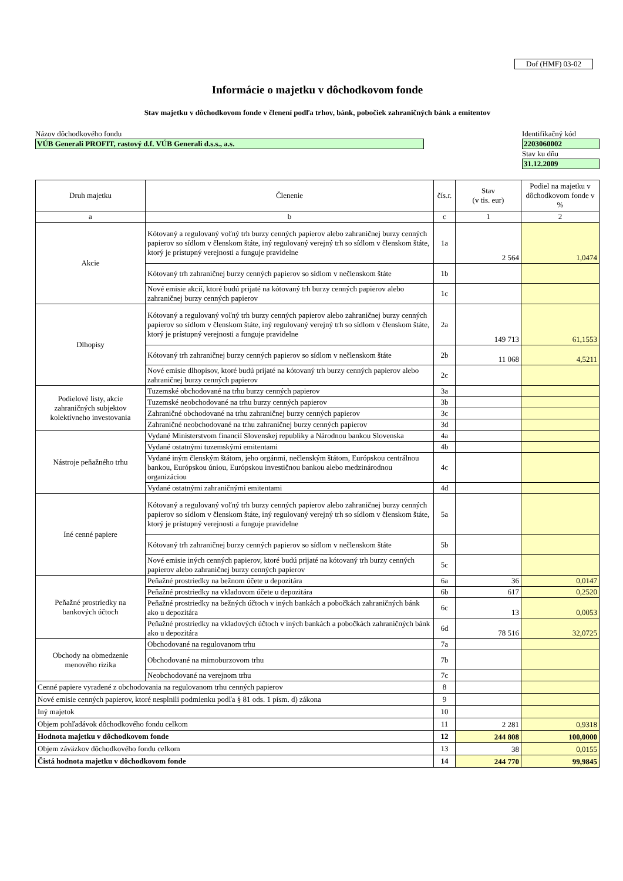Dof (HMF) 03-02
Informácie o majetku v dôchodkovom fonde
Stav majetku v dôchodkovom fonde v členení podľa trhov, bánk, pobočiek zahraničných bánk a emitentov
Názov dôchodkového fondu
VÚB Generali PROFIT, rastový d.f. VÚB Generali d.s.s., a.s.
Identifikačný kód
2203060002
Stav ku dňu
31.12.2009
| Druh majetku | Členenie | čís.r. | Stav (v tis. eur) | Podiel na majetku v dôchodkovom fonde v % |
| --- | --- | --- | --- | --- |
| a | b | c | 1 | 2 |
| Akcie | Kótovaný a regulovaný voľný trh burzy cenných papierov alebo zahraničnej burzy cenných papierov so sídlom v členskom štáte, iný regulovaný verejný trh so sídlom v členskom štáte, ktorý je prístupný verejnosti a funguje pravidelne | 1a | 2 564 | 1,0474 |
| | Kótovaný trh zahraničnej burzy cenných papierov so sídlom v nečlenskom štáte | 1b | | |
| | Nové emisie akcií, ktoré budú prijaté na kótovaný trh burzy cenných papierov alebo zahraničnej burzy cenných papierov | 1c | | |
| Dlhopisy | Kótovaný a regulovaný voľný trh burzy cenných papierov alebo zahraničnej burzy cenných papierov so sídlom v členskom štáte, iný regulovaný verejný trh so sídlom v členskom štáte, ktorý je prístupný verejnosti a funguje pravidelne | 2a | 149 713 | 61,1553 |
| | Kótovaný trh zahraničnej burzy cenných papierov so sídlom v nečlenskom štáte | 2b | 11 068 | 4,5211 |
| | Nové emisie dlhopisov, ktoré budú prijaté na kótovaný trh burzy cenných papierov alebo zahraničnej burzy cenných papierov | 2c | | |
| Podielové listy, akcie zahraničných subjektov kolektívneho investovania | Tuzemské obchodované na trhu burzy cenných papierov | 3a | | |
| | Tuzemské neobchodované na trhu burzy cenných papierov | 3b | | |
| | Zahraničné obchodované na trhu zahraničnej burzy cenných papierov | 3c | | |
| | Zahraničné neobchodované na trhu zahraničnej burzy cenných papierov | 3d | | |
| Nástroje peňažného trhu | Vydané Ministerstvom financií Slovenskej republiky a Národnou bankou Slovenska | 4a | | |
| | Vydané ostatnými tuzemskými emitentami | 4b | | |
| | Vydané iným členským štátom, jeho orgánmi, nečlenským štátom, Európskou centrálnou bankou, Európskou úniou, Európskou investičnou bankou alebo medzinárodnou organizáciou | 4c | | |
| | Vydané ostatnými zahraničnými emitentami | 4d | | |
| Iné cenné papiere | Kótovaný a regulovaný voľný trh burzy cenných papierov alebo zahraničnej burzy cenných papierov so sídlom v členskom štáte, iný regulovaný verejný trh so sídlom v členskom štáte, ktorý je prístupný verejnosti a funguje pravidelne | 5a | | |
| | Kótovaný trh zahraničnej burzy cenných papierov so sídlom v nečlenskom štáte | 5b | | |
| | Nové emisie iných cenných papierov, ktoré budú prijaté na kótovaný trh burzy cenných papierov alebo zahraničnej burzy cenných papierov | 5c | | |
| Peňažné prostriedky na bankových účtoch | Peňažné prostriedky na bežnom účete u depozitára | 6a | 36 | 0,0147 |
| | Peňažné prostriedky na vkladovom účete u depozitára | 6b | 617 | 0,2520 |
| | Peňažné prostriedky na bežných účtoch v iných bankách a pobočkách zahraničných bánk ako u depozitára | 6c | 13 | 0,0053 |
| | Peňažné prostriedky na vkladových účtoch v iných bankách a pobočkách zahraničných bánk ako u depozitára | 6d | 78 516 | 32,0725 |
| Obchody na obmedzenie menového rizika | Obchodované na regulovanom trhu | 7a | | |
| | Obchodované na mimoburzovom trhu | 7b | | |
| | Neobchodované na verejnom trhu | 7c | | |
| Cenné papiere vyradené z obchodovania na regulovanom trhu cenných papierov | | 8 | | |
| Nové emisie cenných papierov, ktoré nesplnili podmienku podľa § 81 ods. 1 písm. d) zákona | | 9 | | |
| Iný majetok | | 10 | | |
| Objem pohľadávok dôchodkového fondu celkom | | 11 | 2 281 | 0,9318 |
| Hodnota majetku v dôchodkovom fonde | | 12 | 244 808 | 100,0000 |
| Objem záväzkov dôchodkového fondu celkom | | 13 | 38 | 0,0155 |
| Čistá hodnota majetku v dôchodkovom fonde | | 14 | 244 770 | 99,9845 |